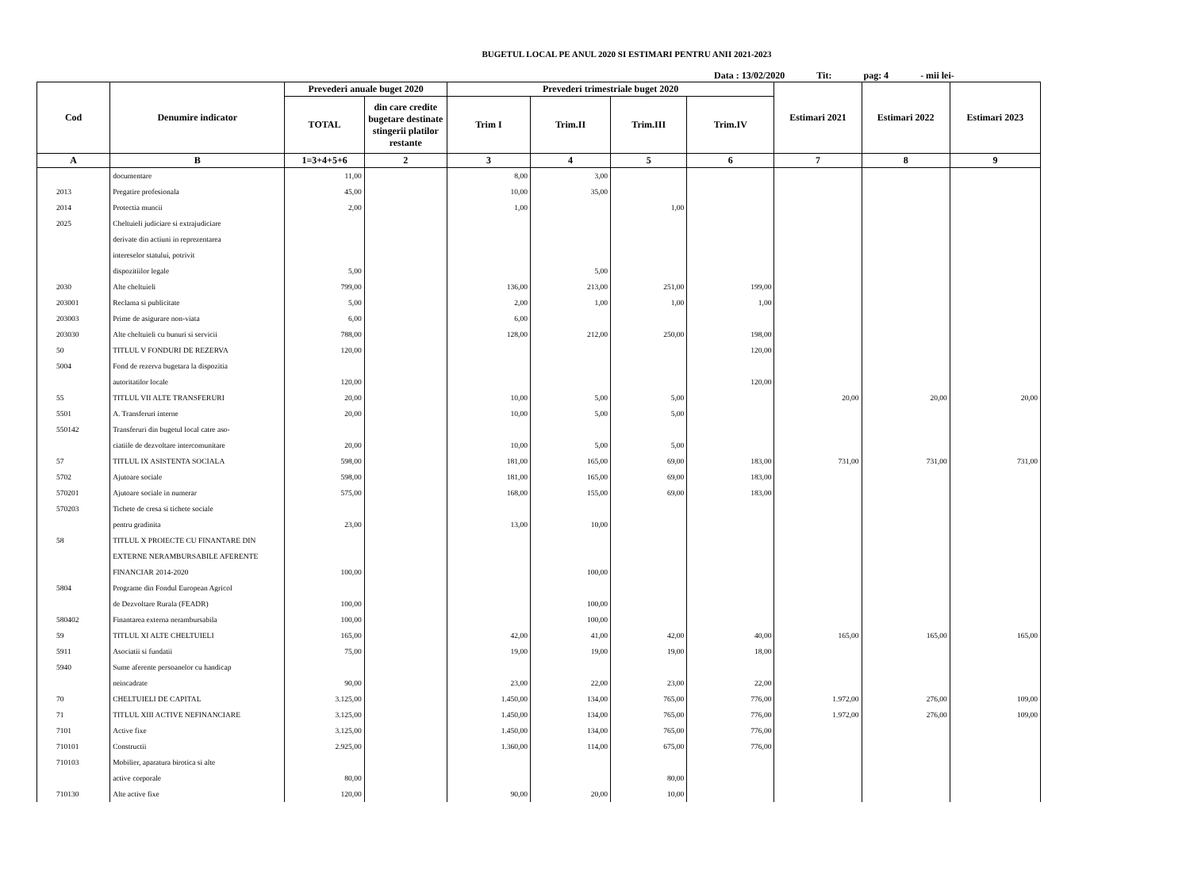BUGETUL LOCAL PE ANUL 2020 SI ESTIMARI PENTRU ANII 2021-2023
Data : 13/02/2020 Tit: pag: 4 - mii lei-
| Cod | Denumire indicator | Prevederi anuale buget 2020 | | Prevederi trimestriale buget 2020 | | | | Estimari 2021 | Estimari 2022 | Estimari 2023 |
| --- | --- | --- | --- | --- | --- | --- | --- | --- | --- | --- |
| | | TOTAL | din care credite bugetare destinate stingerii platilor restante | Trim I | Trim.II | Trim.III | Trim.IV | | | |
| A | B | 1=3+4+5+6 | 2 | 3 | 4 | 5 | 6 | 7 | 8 | 9 |
| | documentare | 11,00 | | 8,00 | 3,00 | | | | | |
| 2013 | Pregatire profesionala | 45,00 | | 10,00 | 35,00 | | | | | |
| 2014 | Protectia muncii | 2,00 | | 1,00 | | 1,00 | | | | |
| 2025 | Cheltuieli judiciare si extrajudiciare | | | | | | | | | |
| | derivate din actiuni in reprezentarea | | | | | | | | | |
| | intereselor statului, potrivit | | | | | | | | | |
| | dispozitiilor legale | 5,00 | | | 5,00 | | | | | |
| 2030 | Alte cheltuieli | 799,00 | | 136,00 | 213,00 | 251,00 | 199,00 | | | |
| 203001 | Reclama si publicitate | 5,00 | | 2,00 | 1,00 | 1,00 | 1,00 | | | |
| 203003 | Prime de asigurare non-viata | 6,00 | | 6,00 | | | | | | |
| 203030 | Alte cheltuieli cu bunuri si servicii | 788,00 | | 128,00 | 212,00 | 250,00 | 198,00 | | | |
| 50 | TITLUL V FONDURI DE REZERVA | 120,00 | | | | | 120,00 | | | |
| 5004 | Fond de rezerva bugetara la dispozitia | | | | | | | | | |
| | autoritatilor locale | 120,00 | | | | | 120,00 | | | |
| 55 | TITLUL VII ALTE TRANSFERURI | 20,00 | | 10,00 | 5,00 | 5,00 | | 20,00 | 20,00 | 20,00 |
| 5501 | A. Transferuri interne | 20,00 | | 10,00 | 5,00 | 5,00 | | | | |
| 550142 | Transferuri din bugetul local catre aso- | | | | | | | | | |
| | ciatiile de dezvoltare intercomunitare | 20,00 | | 10,00 | 5,00 | 5,00 | | | | |
| 57 | TITLUL IX ASISTENTA SOCIALA | 598,00 | | 181,00 | 165,00 | 69,00 | 183,00 | 731,00 | 731,00 | 731,00 |
| 5702 | Ajutoare sociale | 598,00 | | 181,00 | 165,00 | 69,00 | 183,00 | | | |
| 570201 | Ajutoare sociale in numerar | 575,00 | | 168,00 | 155,00 | 69,00 | 183,00 | | | |
| 570203 | Tichete de cresa si tichete sociale | | | | | | | | | |
| | pentru gradinita | 23,00 | | 13,00 | 10,00 | | | | | |
| 58 | TITLUL X PROIECTE CU FINANTARE DIN | | | | | | | | | |
| | EXTERNE NERAMBURSABILE AFERENTE | | | | | | | | | |
| | FINANCIAR 2014-2020 | 100,00 | | | 100,00 | | | | | |
| 5804 | Programe din Fondul European Agricol | | | | | | | | | |
| | de Dezvoltare Rurala (FEADR) | 100,00 | | | 100,00 | | | | | |
| 580402 | Finantarea externa nerambursabila | 100,00 | | | 100,00 | | | | | |
| 59 | TITLUL XI ALTE CHELTUIELI | 165,00 | | 42,00 | 41,00 | 42,00 | 40,00 | 165,00 | 165,00 | 165,00 |
| 5911 | Asociatii si fundatii | 75,00 | | 19,00 | 19,00 | 19,00 | 18,00 | | | |
| 5940 | Sume aferente persoanelor cu handicap | | | | | | | | | |
| | neincadrate | 90,00 | | 23,00 | 22,00 | 23,00 | 22,00 | | | |
| 70 | CHELTUIELI DE CAPITAL | 3.125,00 | | 1.450,00 | 134,00 | 765,00 | 776,00 | 1.972,00 | 276,00 | 109,00 |
| 71 | TITLUL XIII ACTIVE NEFINANCIARE | 3.125,00 | | 1.450,00 | 134,00 | 765,00 | 776,00 | 1.972,00 | 276,00 | 109,00 |
| 7101 | Active fixe | 3.125,00 | | 1.450,00 | 134,00 | 765,00 | 776,00 | | | |
| 710101 | Constructii | 2.925,00 | | 1.360,00 | 114,00 | 675,00 | 776,00 | | | |
| 710103 | Mobilier, aparatura birotica si alte | | | | | | | | | |
| | active corporale | 80,00 | | | | 80,00 | | | | |
| 710130 | Alte active fixe | 120,00 | | 90,00 | 20,00 | 10,00 | | | | |